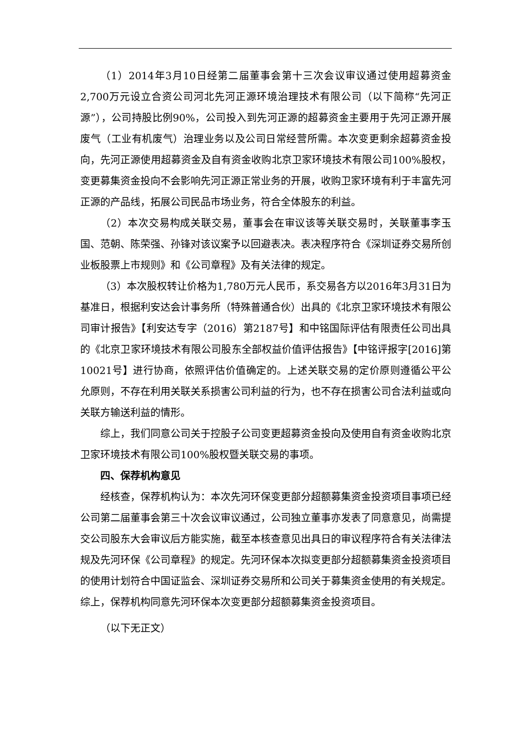（1）2014年3月10日经第二届董事会第十三次会议审议通过使用超募资金2,700万元设立合资公司河北先河正源环境治理技术有限公司（以下简称“先河正源”），公司持股比例90%，公司投入到先河正源的超募资金主要用于先河正源开展废气（工业有机废气）治理业务以及公司日常经营所需。本次变更剩余超募资金投向，先河正源使用超募资金及自有资金收购北京卫家环境技术有限公司100%股权，变更募集资金投向不会影响先河正源正常业务的开展，收购卫家环境有利于丰富先河正源的产品线，拓展公司民品市场业务，符合全体股东的利益。
（2）本次交易构成关联交易，董事会在审议该等关联交易时，关联董事李玉国、范朝、陈荣强、孙锋对该议案予以回避表决。表决程序符合《深圳证券交易所创业板股票上市规则》和《公司章程》及有关法律的规定。
（3）本次股权转让价格为1,780万元人民币，系交易各方以2016年3月31日为基准日，根据利安达会计事务所（特殊普通合伙）出具的《北京卫家环境技术有限公司审计报告》【利安达专字（2016）第2187号】和中铭国际评估有限责任公司出具的《北京卫家环境技术有限公司股东全部权益价值评估报告》【中铭评报字[2016]第10021号】进行协商，依照评估价值确定的。上述关联交易的定价原则遵循公平公允原则，不存在利用关联关系损害公司利益的行为，也不存在损害公司合法利益或向关联方输送利益的情形。
综上，我们同意公司关于控股子公司变更超募资金投向及使用自有资金收购北京卫家环境技术有限公司100%股权暨关联交易的事项。
四、保荐机构意见
经核查，保荐机构认为：本次先河环保变更部分超额募集资金投资项目事项已经公司第二届董事会第三十次会议审议通过，公司独立董事亦发表了同意意见，尚需提交公司股东大会审议后方能实施，截至本核查意见出具日的审议程序符合有关法律法规及先河环保《公司章程》的规定。先河环保本次拟变更部分超额募集资金投资项目的使用计划符合中国证监会、深圳证券交易所和公司关于募集资金使用的有关规定。综上，保荐机构同意先河环保本次变更部分超额募集资金投资项目。
（以下无正文）